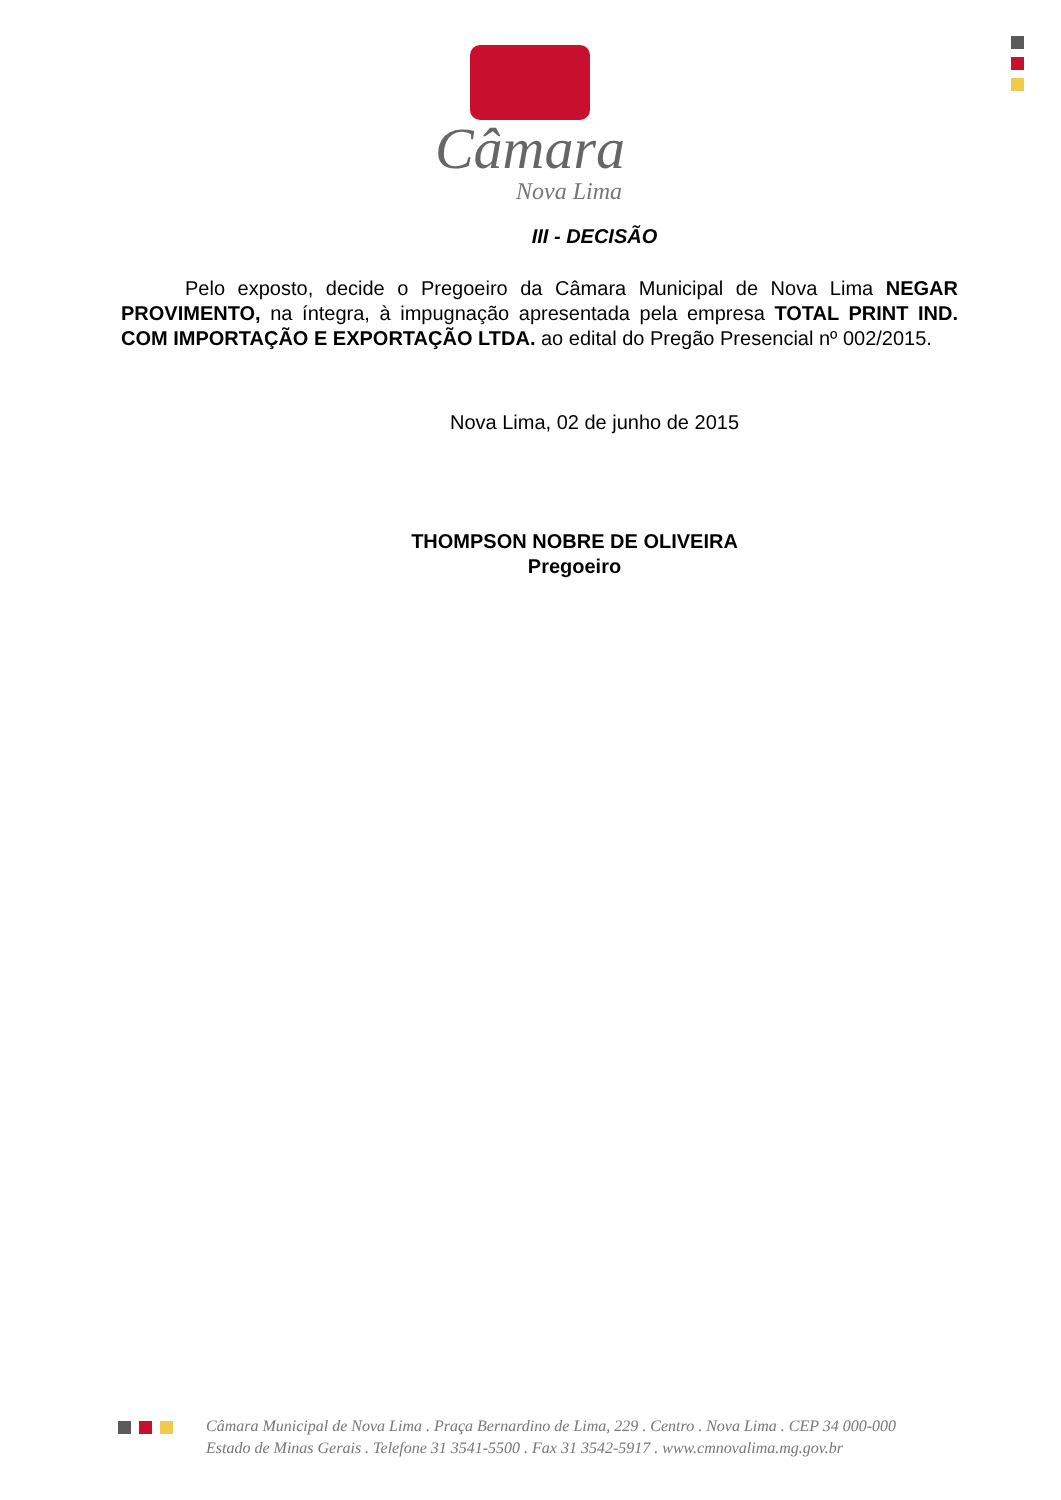Câmara
Nova Lima
III - DECISÃO
Pelo exposto, decide o Pregoeiro da Câmara Municipal de Nova Lima NEGAR PROVIMENTO, na íntegra, à impugnação apresentada pela empresa TOTAL PRINT IND. COM IMPORTAÇÃO E EXPORTAÇÃO LTDA. ao edital do Pregão Presencial nº 002/2015.
Nova Lima, 02 de junho de 2015
THOMPSON NOBRE DE OLIVEIRA
Pregoeiro
Câmara Municipal de Nova Lima . Praça Bernardino de Lima, 229 . Centro . Nova Lima . CEP 34 000-000
Estado de Minas Gerais . Telefone 31 3541-5500 . Fax 31 3542-5917 . www.cmnovalima.mg.gov.br